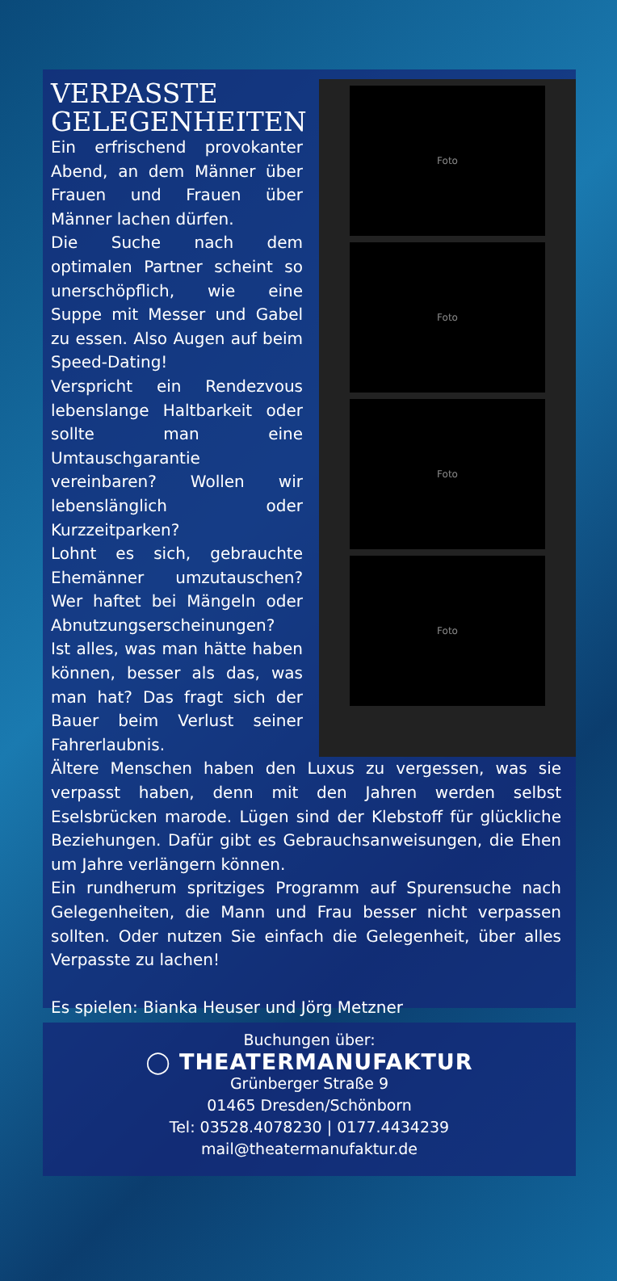VERPASSTE GELEGENHEITEN
Ein erfrischend provokanter Abend, an dem Männer über Frauen und Frauen über Männer lachen dürfen.
Die Suche nach dem optimalen Partner scheint so unerschöpflich, wie eine Suppe mit Messer und Gabel zu essen. Also Augen auf beim Speed-Dating!
Verspricht ein Rendezvous lebenslange Haltbarkeit oder sollte man eine Umtauschgarantie vereinbaren? Wollen wir lebenslänglich oder Kurzzeitparken?
Lohnt es sich, gebrauchte Ehemänner umzutauschen? Wer haftet bei Mängeln oder Abnutzungserscheinungen?
Ist alles, was man hätte haben können, besser als das, was man hat? Das fragt sich der Bauer beim Verlust seiner Fahrerlaubnis.
Foto
Foto
Foto
Foto
Ältere Menschen haben den Luxus zu vergessen, was sie verpasst haben, denn mit den Jahren werden selbst Eselsbrücken marode. Lügen sind der Klebstoff für glückliche Beziehungen. Dafür gibt es Gebrauchsanweisungen, die Ehen um Jahre verlängern können.
Ein rundherum spritziges Programm auf Spurensuche nach Gelegenheiten, die Mann und Frau besser nicht verpassen sollten. Oder nutzen Sie einfach die Gelegenheit, über alles Verpasste zu lachen!
Es spielen: Bianka Heuser und Jörg Metzner
Buchungen über:
◯ THEATERMANUFAKTUR
Grünberger Straße 9
01465 Dresden/Schönborn
Tel: 03528.4078230 | 0177.4434239
mail@theatermanufaktur.de